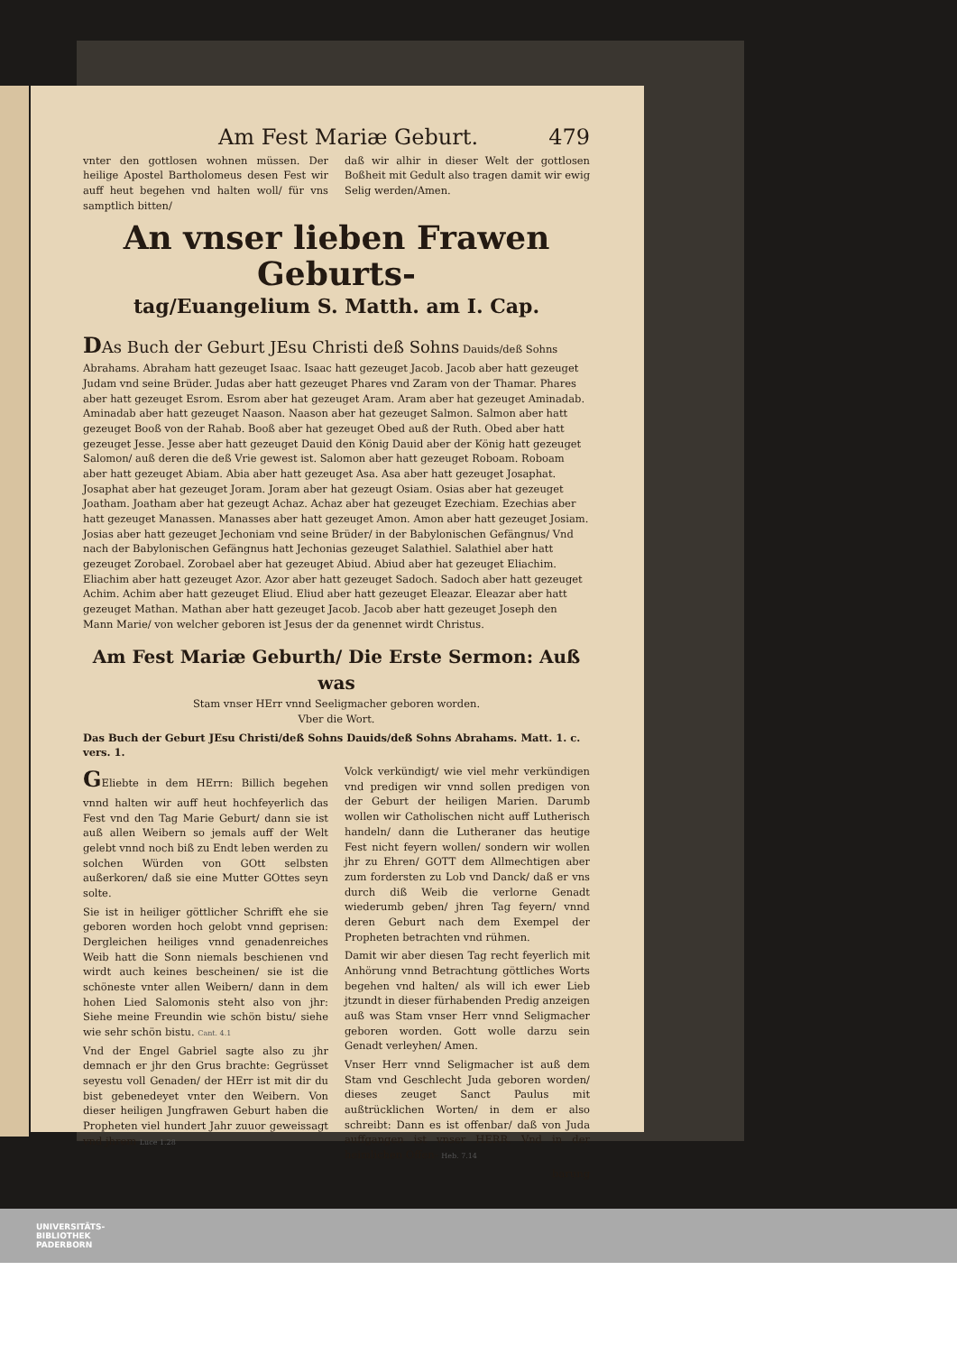Am Fest Mariæ Geburt. 479
vnter den gottlosen wohnen müssen. Der heilige Apostel Bartholomeus desen Fest wir auff heut begehen vnd halten woll/ für vns samptlich bitten/
daß wir alhir in dieser Welt der gottlosen Boßheit mit Gedult also tragen damit wir ewig Selig werden/Amen.
An vnser lieben Frawen Geburts-
tag/Euangelium S. Matth. am I. Cap.
DAs Buch der Geburt JEsu Christi deß Sohns Dauids/deß Sohns Abrahams. Abraham hatt gezeuget Isaac. Isaac hatt gezeuget Jacob. Jacob aber hatt gezeuget Judam vnd seine Brüder. Judas aber hatt gezeuget Phares vnd Zaram von der Thamar. Phares aber hatt gezeuget Esrom. Esrom aber hat gezeuget Aram. Aram aber hat gezeuget Aminadab. Aminadab aber hatt gezeuget Naason. Naason aber hat gezeuget Salmon. Salmon aber hatt gezeuget Booß von der Rahab. Booß aber hat gezeuget Obed auß der Ruth. Obed aber hatt gezeuget Jesse. Jesse aber hatt gezeuget Dauid den König Dauid aber der König hatt gezeuget Salomon/ auß deren die deß Vrie gewest ist. Salomon aber hatt gezeuget Roboam. Roboam aber hatt gezeuget Abiam. Abia aber hatt gezeuget Asa. Asa aber hatt gezeuget Josaphat. Josaphat aber hat gezeuget Joram. Joram aber hat gezeugt Osiam. Osias aber hat gezeuget Joatham. Joatham aber hat gezeugt Achaz. Achaz aber hat gezeuget Ezechiam. Ezechias aber hatt gezeuget Manassen. Manasses aber hatt gezeuget Amon. Amon aber hatt gezeuget Josiam. Josias aber hatt gezeuget Jechoniam vnd seine Brüder/ in der Babylonischen Gefängnus/ Vnd nach der Babylonischen Gefängnus hatt Jechonias gezeuget Salathiel. Salathiel aber hatt gezeuget Zorobael. Zorobael aber hat gezeuget Abiud. Abiud aber hat gezeuget Eliachim. Eliachim aber hatt gezeuget Azor. Azor aber hatt gezeuget Sadoch. Sadoch aber hatt gezeuget Achim. Achim aber hatt gezeuget Eliud. Eliud aber hatt gezeuget Eleazar. Eleazar aber hatt gezeuget Mathan. Mathan aber hatt gezeuget Jacob. Jacob aber hatt gezeuget Joseph den Mann Marie/ von welcher geboren ist Jesus der da genennet wirdt Christus.
Am Fest Mariæ Geburth/ Die Erste Sermon: Auß was
Stam vnser HErr vnnd Seeligmacher geboren worden.
Vber die Wort.
Das Buch der Geburt JEsu Christi/deß Sohns Dauids/deß Sohns Abrahams. Matt. 1. c. vers. 1.
GEliebte in dem HErrn: Billich begehen vnnd halten wir auff heut hochfeyerlich das Fest vnd den Tag Marie Geburt/ dann sie ist auß allen Weibern so jemals auff der Welt gelebt vnnd noch biß zu Endt leben werden zu solchen Würden von GOtt selbsten außerkoren/ daß sie eine Mutter GOttes seyn solte.
Sie ist in heiliger göttlicher Schrifft ehe sie geboren worden hoch gelobt vnnd geprisen: Dergleichen heiliges vnnd genadenreiches Weib hatt die Sonn niemals beschienen vnd wirdt auch keines bescheinen/ sie ist die schöneste vnter allen Weibern/ dann in dem hohen Lied Salomonis steht also von jhr: Siehe meine Freundin wie schön bistu/ siehe wie sehr schön bistu. Cant. 4.1
Vnd der Engel Gabriel sagte also zu jhr demnach er jhr den Grus brachte: Gegrüsset seyestu voll Genaden/ der HErr ist mit dir du bist gebenedeyet vnter den Weibern. Von dieser heiligen Jungfrawen Geburt haben die Propheten viel hundert Jahr zuuor geweissagt vnd jhrem Luce 1.28
Volck verkündigt/ wie viel mehr verkündigen vnd predigen wir vnnd sollen predigen von der Geburt der heiligen Marien. Darumb wollen wir Catholischen nicht auff Lutherisch handeln/ dann die Lutheraner das heutige Fest nicht feyern wollen/ sondern wir wollen jhr zu Ehren/ GOTT dem Allmechtigen aber zum fordersten zu Lob vnd Danck/ daß er vns durch diß Weib die verlorne Genadt wiederumb geben/ jhren Tag feyern/ vnnd deren Geburt nach dem Exempel der Propheten betrachten vnd rühmen.
Damit wir aber diesen Tag recht feyerlich mit Anhörung vnnd Betrachtung göttliches Worts begehen vnd halten/ als will ich ewer Lieb jtzundt in dieser fürhabenden Predig anzeigen auß was Stam vnser Herr vnnd Seligmacher geboren worden. Gott wolle darzu sein Genadt verleyhen/ Amen.
Vnser Herr vnnd Seligmacher ist auß dem Stam vnd Geschlecht Juda geboren worden/ dieses zeuget Sanct Paulus mit außtrücklichen Worten/ in dem er also schreibt: Dann es ist offenbar/ daß von Juda auffgangen ist vnser HERR. Vnd in der heimlichen Offen- Heb. 7.14
barung
UNIVERSITÄTS-
BIBLIOTHEK
PADERBORN